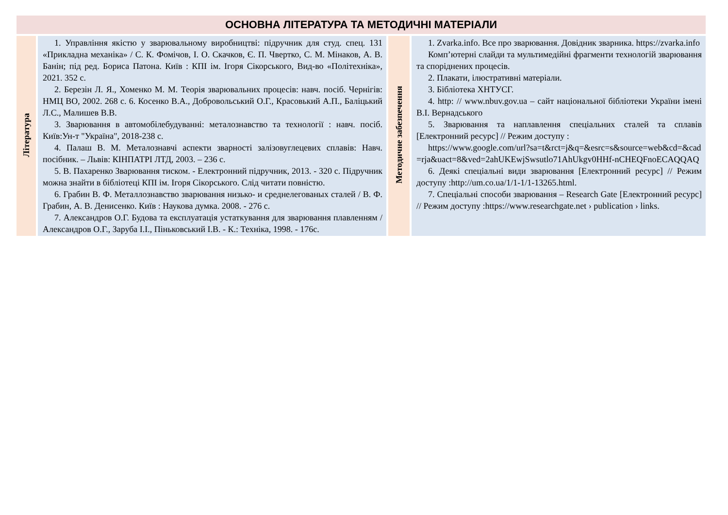| ОСНОВНА ЛІТЕРАТУРА ТА МЕТОДИЧНІ МАТЕРІАЛИ | | | |
| --- | --- | --- | --- |
| Література | 1. Управління якістю у зварювальному виробництві: підручник для студ. спец. 131 «Прикладна механіка» / С. К. Фомічов, І. О. Скачков, Є. П. Чвертко, С. М. Мінаков, А. В. Банін; під ред. Бориса Патона. Київ : КПІ ім. Ігоря Сікорського, Вид-во «Політехніка», 2021. 352 с. 2. Березін Л. Я., Хоменко М. М. Теорія зварювальних процесів: навч. посіб. Чернігів: НМЦ ВО, 2002. 268 с. 6. Косенко В.А., Добровольський О.Г., Красовький А.П., Баліцький Л.С., Малишев В.В. 3. Зварювання в автомобілебудуванні: металознавство та технології : навч. посіб. Київ:Ун-т "Україна", 2018-238 с. 4. Палаш В. М. Металознавчі аспекти зварності залізовуглецевих сплавів: Навч. посібник. – Львів: КІНПАТРІ ЛТД, 2003. – 236 с. 5. В. Пахаренко Зварювання тиском. - Електронний підручник, 2013. - 320 с. Підручник можна знайти в бібліотеці КПІ ім. Ігоря Сікорського. Слід читати повністю. 6. Грабин В. Ф. Металлознавство зварювання низько- и среднелегованых сталей / В. Ф. Грабин, А. В. Денисенко. Київ : Наукова думка. 2008. - 276 с. 7. Александров О.Г. Будова та експлуатація устаткування для зварювання плавленням / Александров О.Г., Заруба І.І., Піньковський І.В. - К.: Техніка, 1998. - 176с. | Методичне забезпечення | 1. Zvarka.info. Все про зварювання. Довідник зварника. https://zvarka.info Комп’ютерні слайди та мультимедійні фрагменти технологій зварювання та споріднених процесів. 2. Плакати, ілюстративні матеріали. 3. Бібліотека ХНТУСГ. 4. http: // www.nbuv.gov.ua – сайт національної бібліотеки України імені В.І. Вернадського 5. Зварювання та наплавлення спеціальних сталей та сплавів [Електронний ресурс] // Режим доступу : https://www.google.com/url?sa=t&rct=j&q=&esrc=s&source=web&cd=&cad=rja&uact=8&ved=2ahUKEwjSwsutlo71AhUkgv0HHf-nCHEQFnoECAQQAQ 6. Деякі спеціальні види зварювання [Електронний ресурс] // Режим доступу :http://um.co.ua/1/1-1/1-13265.html. 7. Спеціальні способи зварювання – Research Gate [Електронний ресурс] // Режим доступу :https://www.researchgate.net › publication › links. |